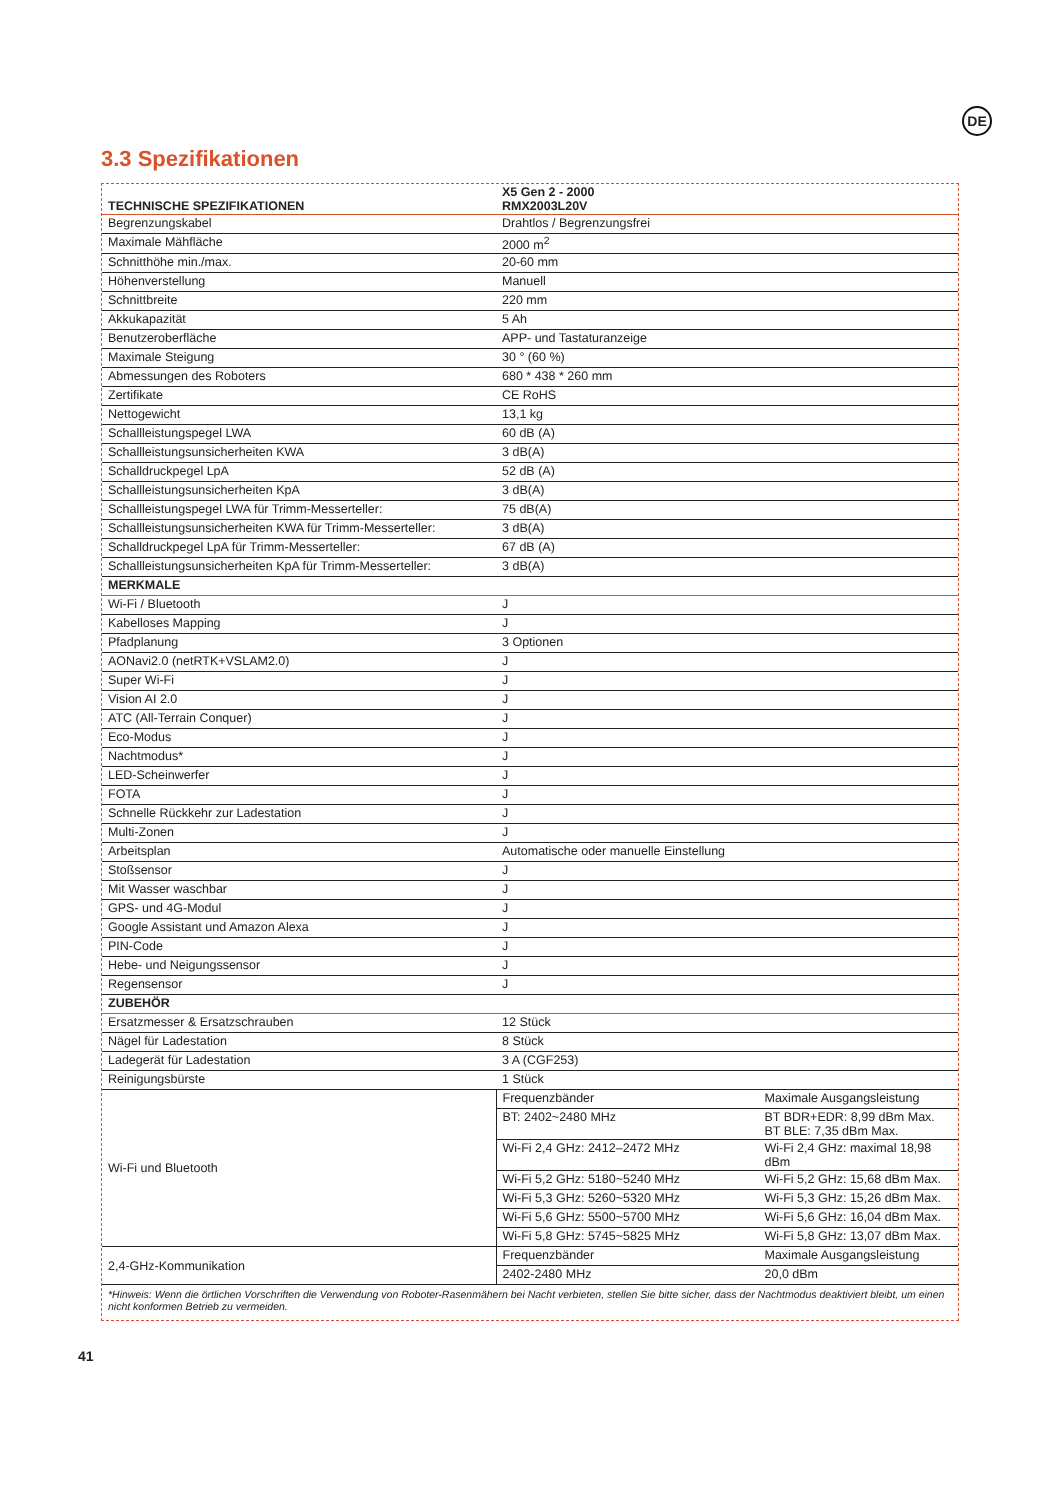DE
3.3 Spezifikationen
| TECHNISCHE SPEZIFIKATIONEN | X5 Gen 2 - 2000 RMX2003L20V | |
| --- | --- | --- |
| Begrenzungskabel | Drahtlos / Begrenzungsfrei | |
| Maximale Mähfläche | 2000 m<sup>2</sup> | |
| Schnitthöhe min./max. | 20-60 mm | |
| Höhenverstellung | Manuell | |
| Schnittbreite | 220 mm | |
| Akkukapazität | 5 Ah | |
| Benutzeroberfläche | APP- und Tastaturanzeige | |
| Maximale Steigung | 30 ° (60 %) | |
| Abmessungen des Roboters | 680 * 438 * 260 mm | |
| Zertifikate | CE RoHS | |
| Nettogewicht | 13,1 kg | |
| Schallleistungspegel LWA | 60 dB (A) | |
| Schallleistungsunsicherheiten KWA | 3 dB(A) | |
| Schalldruckpegel LpA | 52 dB (A) | |
| Schallleistungsunsicherheiten KpA | 3 dB(A) | |
| Schallleistungspegel LWA für Trimm-Messerteller: | 75 dB(A) | |
| Schallleistungsunsicherheiten KWA für Trimm-Messerteller: | 3 dB(A) | |
| Schalldruckpegel LpA für Trimm-Messerteller: | 67 dB (A) | |
| Schallleistungsunsicherheiten KpA für Trimm-Messerteller: | 3 dB(A) | |
| MERKMALE | | |
| Wi-Fi / Bluetooth | J | |
| Kabelloses Mapping | J | |
| Pfadplanung | 3 Optionen | |
| AONavi2.0 (netRTK+VSLAM2.0) | J | |
| Super Wi-Fi | J | |
| Vision AI 2.0 | J | |
| ATC (All-Terrain Conquer) | J | |
| Eco-Modus | J | |
| Nachtmodus* | J | |
| LED-Scheinwerfer | J | |
| FOTA | J | |
| Schnelle Rückkehr zur Ladestation | J | |
| Multi-Zonen | J | |
| Arbeitsplan | Automatische oder manuelle Einstellung | |
| Stoßsensor | J | |
| Mit Wasser waschbar | J | |
| GPS- und 4G-Modul | J | |
| Google Assistant und Amazon Alexa | J | |
| PIN-Code | J | |
| Hebe- und Neigungssensor | J | |
| Regensensor | J | |
| ZUBEHÖR | | |
| Ersatzmesser & Ersatzschrauben | 12 Stück | |
| Nägel für Ladestation | 8 Stück | |
| Ladegerät für Ladestation | 3 A (CGF253) | |
| Reinigungsbürste | 1 Stück | |
| Wi-Fi und Bluetooth | Frequenzbänder | Maximale Ausgangsleistung |
| | BT: 2402~2480 MHz | BT BDR+EDR: 8,99 dBm Max. BT BLE: 7,35 dBm Max. |
| | Wi-Fi 2,4 GHz: 2412–2472 MHz | Wi-Fi 2,4 GHz: maximal 18,98 dBm |
| | Wi-Fi 5,2 GHz: 5180~5240 MHz | Wi-Fi 5,2 GHz: 15,68 dBm Max. |
| | Wi-Fi 5,3 GHz: 5260~5320 MHz | Wi-Fi 5,3 GHz: 15,26 dBm Max. |
| | Wi-Fi 5,6 GHz: 5500~5700 MHz | Wi-Fi 5,6 GHz: 16,04 dBm Max. |
| | Wi-Fi 5,8 GHz: 5745~5825 MHz | Wi-Fi 5,8 GHz: 13,07 dBm Max. |
| 2,4-GHz-Kommunikation | Frequenzbänder | Maximale Ausgangsleistung |
| | 2402-2480 MHz | 20,0 dBm |
*Hinweis: Wenn die örtlichen Vorschriften die Verwendung von Roboter-Rasenmähern bei Nacht verbieten, stellen Sie bitte sicher, dass der Nachtmodus deaktiviert bleibt, um einen nicht konformen Betrieb zu vermeiden.
41